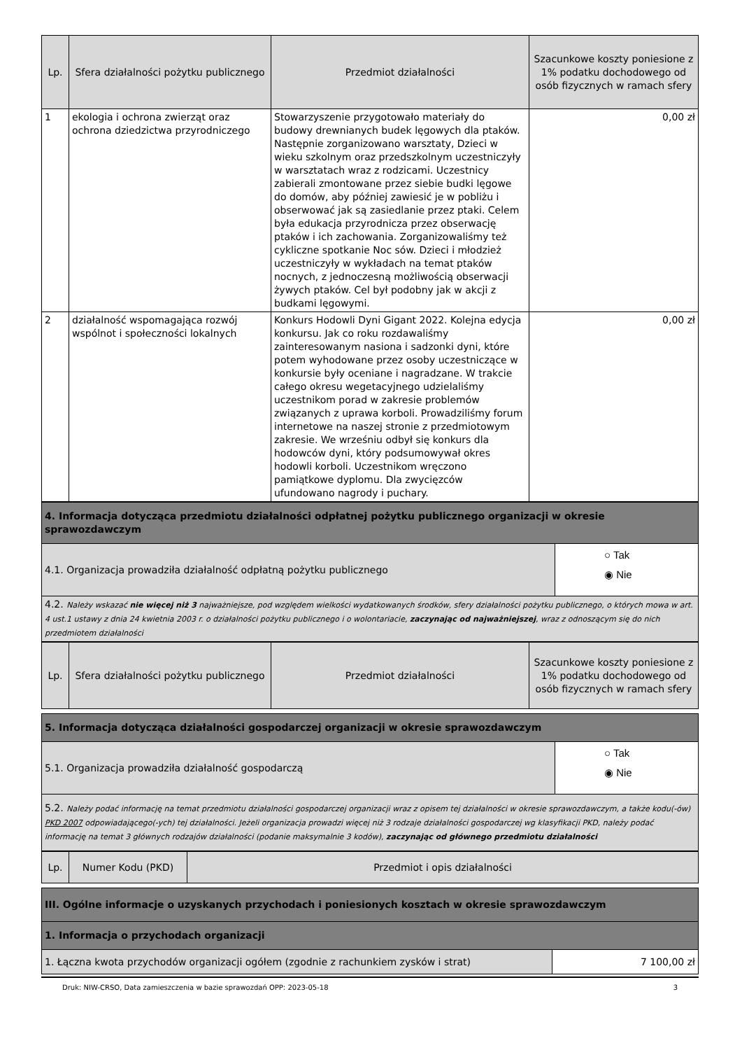| Lp. | Sfera działalności pożytku publicznego | Przedmiot działalności | Szacunkowe koszty poniesione z 1% podatku dochodowego od osób fizycznych w ramach sfery |
| --- | --- | --- | --- |
| 1 | ekologia i ochrona zwierząt oraz ochrona dziedzictwa przyrodniczego | Stowarzyszenie przygotowało materiały do budowy drewnianych budek lęgowych dla ptaków. Następnie zorganizowano warsztaty, Dzieci w wieku szkolnym oraz przedszkolnym uczestniczyły w warsztatach wraz z rodzicami. Uczestnicy zabierali zmontowane przez siebie budki lęgowe do domów, aby później zawiesić je w pobliżu i obserwować jak są zasiedlanie przez ptaki. Celem była edukacja przyrodnicza przez obserwację ptaków i ich zachowania. Zorganizowaliśmy też cykliczne spotkanie Noc sów. Dzieci i młodzież uczestniczyły w wykładach na temat ptaków nocnych, z jednoczesną możliwością obserwacji żywych ptaków. Cel był podobny jak w akcji z budkami lęgowymi. | 0,00 zł |
| 2 | działalność wspomagająca rozwój wspólnot i społeczności lokalnych | Konkurs Hodowli Dyni Gigant 2022. Kolejna edycja konkursu. Jak co roku rozdawaliśmy zainteresowanym nasiona i sadzonki dyni, które potem wyhodowane przez osoby uczestniczące w konkursie były oceniane i nagradzane. W trakcie całego okresu wegetacyjnego udzielaliśmy uczestnikom porad w zakresie problemów związanych z uprawa korboli. Prowadziliśmy forum internetowe na naszej stronie z przedmiotowym zakresie. We wrześniu odbył się konkurs dla hodowców dyni, który podsumowywał okres hodowli korboli. Uczestnikom wręczono pamiątkowe dyplomu. Dla zwycięzców ufundowano nagrody i puchary. | 0,00 zł |
| 4. Informacja dotycząca przedmiotu działalności odpłatnej pożytku publicznego organizacji w okresie sprawozdawczym | |
| 4.1. Organizacja prowadziła działalność odpłatną pożytku publicznego | ○ Tak ◉ Nie |
| 4.2. Należy wskazać nie więcej niż 3 najważniejsze, pod względem wielkości wydatkowanych środków, sfery działalności pożytku publicznego, o których mowa w art. 4 ust.1 ustawy z dnia 24 kwietnia 2003 r. o działalności pożytku publicznego i o wolontariacie, zaczynając od najważniejszej , wraz z odnoszącym się do nich przedmiotem działalności | |
| Lp. | Sfera działalności pożytku publicznego | Przedmiot działalności | Szacunkowe koszty poniesione z 1% podatku dochodowego od osób fizycznych w ramach sfery |
| --- | --- | --- | --- |
| 5. Informacja dotycząca działalności gospodarczej organizacji w okresie sprawozdawczym | |
| 5.1. Organizacja prowadziła działalność gospodarczą | ○ Tak ◉ Nie |
| 5.2. Należy podać informację na temat przedmiotu działalności gospodarczej organizacji wraz z opisem tej działalności w okresie sprawozdawczym, a także kodu(-ów) PKD 2007 odpowiadającego(-ych) tej działalności. Jeżeli organizacja prowadzi więcej niż 3 rodzaje działalności gospodarczej wg klasyfikacji PKD, należy podać informację na temat 3 głównych rodzajów działalności (podanie maksymalnie 3 kodów), zaczynając od głównego przedmiotu działalności | |
| Lp. | Numer Kodu (PKD) | Przedmiot i opis działalności |
| --- | --- | --- |
| III. Ogólne informacje o uzyskanych przychodach i poniesionych kosztach w okresie sprawozdawczym | |
| 1. Informacja o przychodach organizacji | |
| 1. Łączna kwota przychodów organizacji ogółem (zgodnie z rachunkiem zysków i strat) | 7 100,00 zł |
Druk: NIW-CRSO, Data zamieszczenia w bazie sprawozdań OPP: 2023-05-18 3